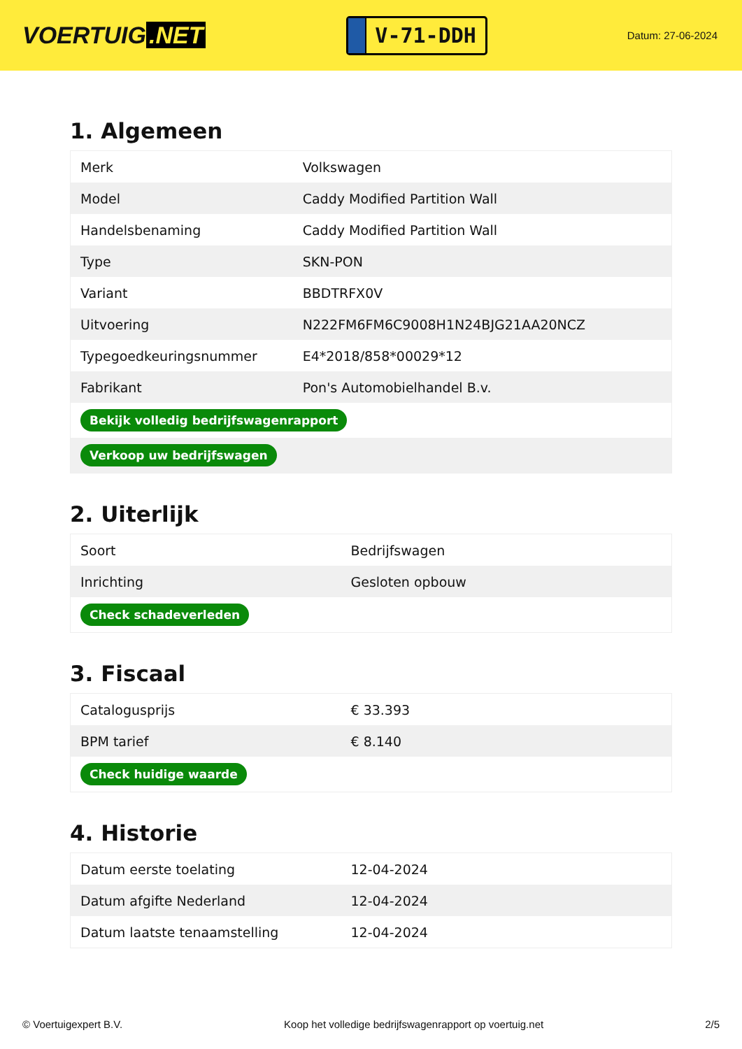VOERTUIG.NET
V-71-DDH
Datum: 27-06-2024
1. Algemeen
| Merk | Volkswagen |
| Model | Caddy Modified Partition Wall |
| Handelsbenaming | Caddy Modified Partition Wall |
| Type | SKN-PON |
| Variant | BBDTRFX0V |
| Uitvoering | N222FM6FM6C9008H1N24BJG21AA20NCZ |
| Typegoedkeuringsnummer | E4*2018/858*00029*12 |
| Fabrikant | Pon's Automobielhandel B.v. |
| Bekijk volledig bedrijfswagenrapport | |
| Verkoop uw bedrijfswagen | |
2. Uiterlijk
| Soort | Bedrijfswagen |
| Inrichting | Gesloten opbouw |
| Check schadeverleden | |
3. Fiscaal
| Catalogusprijs | € 33.393 |
| BPM tarief | € 8.140 |
| Check huidige waarde | |
4. Historie
| Datum eerste toelating | 12-04-2024 |
| Datum afgifte Nederland | 12-04-2024 |
| Datum laatste tenaamstelling | 12-04-2024 |
© Voertuigexpert B.V. Koop het volledige bedrijfswagenrapport op voertuig.net 2/5